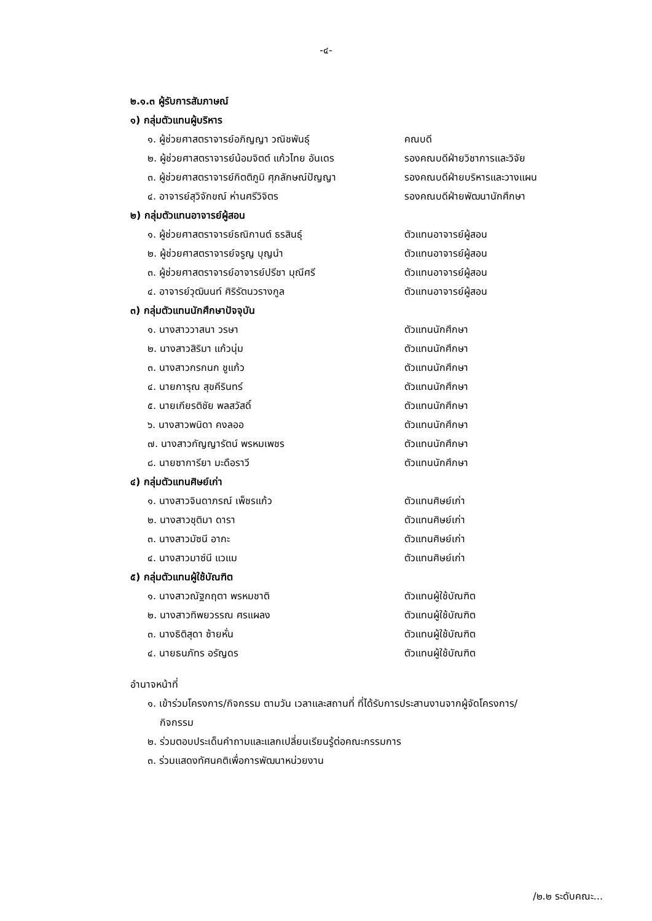-๔-
๒.๑.๓ ผู้รับการสัมภาษณ์
๑) กลุ่มตัวแทนผู้บริหาร
๑. ผู้ช่วยศาสตราจารย์อภิญญา วณิชพันธุ์ คณบดี
๒. ผู้ช่วยศาสตราจารย์น้อมจิตต์ แก้วไทย อันเดร รองคณบดีฝ่ายวิชาการและวิจัย
๓. ผู้ช่วยศาสตราจารย์กิตติภูมิ ศุภลักษณ์ปัญญา รองคณบดีฝ่ายบริหารและวางแผน
๔. อาจารย์สุวิจักขณ์ ห่านศรีวิจิตร รองคณบดีฝ่ายพัฒนานักศึกษา
๒) กลุ่มตัวแทนอาจารย์ผู้สอน
๑. ผู้ช่วยศาสตราจารย์ธณิกานต์ ธรสินธุ์ ตัวแทนอาจารย์ผู้สอน
๒. ผู้ช่วยศาสตราจารย์จรูญ บุญนำ ตัวแทนอาจารย์ผู้สอน
๓. ผู้ช่วยศาสตราจารย์อาจารย์ปรีชา มุณีศรี ตัวแทนอาจารย์ผู้สอน
๔. อาจารย์วุฒินนท์ ศิริรัตนวรางกูล ตัวแทนอาจารย์ผู้สอน
๓) กลุ่มตัวแทนนักศึกษาปัจจุบัน
๑. นางสาววาสนา วรษา ตัวแทนนักศึกษา
๒. นางสาวสิริมา แก้วนุ่ม ตัวแทนนักศึกษา
๓. นางสาวกรกนก ชูแก้ว ตัวแทนนักศึกษา
๔. นายการุณ สุขคีรินทร์ ตัวแทนนักศึกษา
๕. นายเกียรติชัย พลสวัสดิ์ ตัวแทนนักศึกษา
๖. นางสาวพนิดา คงลออ ตัวแทนนักศึกษา
๗. นางสาวกัญญารัตน์ พรหมเพชร ตัวแทนนักศึกษา
๘. นายซาการียา มะดือราวี ตัวแทนนักศึกษา
๔) กลุ่มตัวแทนศิษย์เก่า
๑. นางสาวจินดาภรณ์ เพ็ชรแก้ว ตัวแทนศิษย์เก่า
๒. นางสาวชุติมา ดารา ตัวแทนศิษย์เก่า
๓. นางสาวมัซนี อากะ ตัวแทนศิษย์เก่า
๔. นางสาวมาซ์นี แวแม ตัวแทนศิษย์เก่า
๕) กลุ่มตัวแทนผู้ใช้บัณฑิต
๑. นางสาวณัฐกฤตา พรหมชาติ ตัวแทนผู้ใช้บัณฑิต
๒. นางสาวทิพยวรรณ ศรแผลง ตัวแทนผู้ใช้บัณฑิต
๓. นางธิติสุดา ซ้ายหั่น ตัวแทนผู้ใช้บัณฑิต
๔. นายธนภัทร อรัญดร ตัวแทนผู้ใช้บัณฑิต
อำนาจหน้าที่
๑. เข้าร่วมโครงการ/กิจกรรม ตามวัน เวลาและสถานที่ ที่ได้รับการประสานงานจากผู้จัดโครงการ/
กิจกรรม
๒. ร่วมตอบประเด็นคำถามและแลกเปลี่ยนเรียนรู้ต่อคณะกรรมการ
๓. ร่วมแสดงทัศนคติเพื่อการพัฒนาหน่วยงาน
/๒.๒ ระดับคณะ...